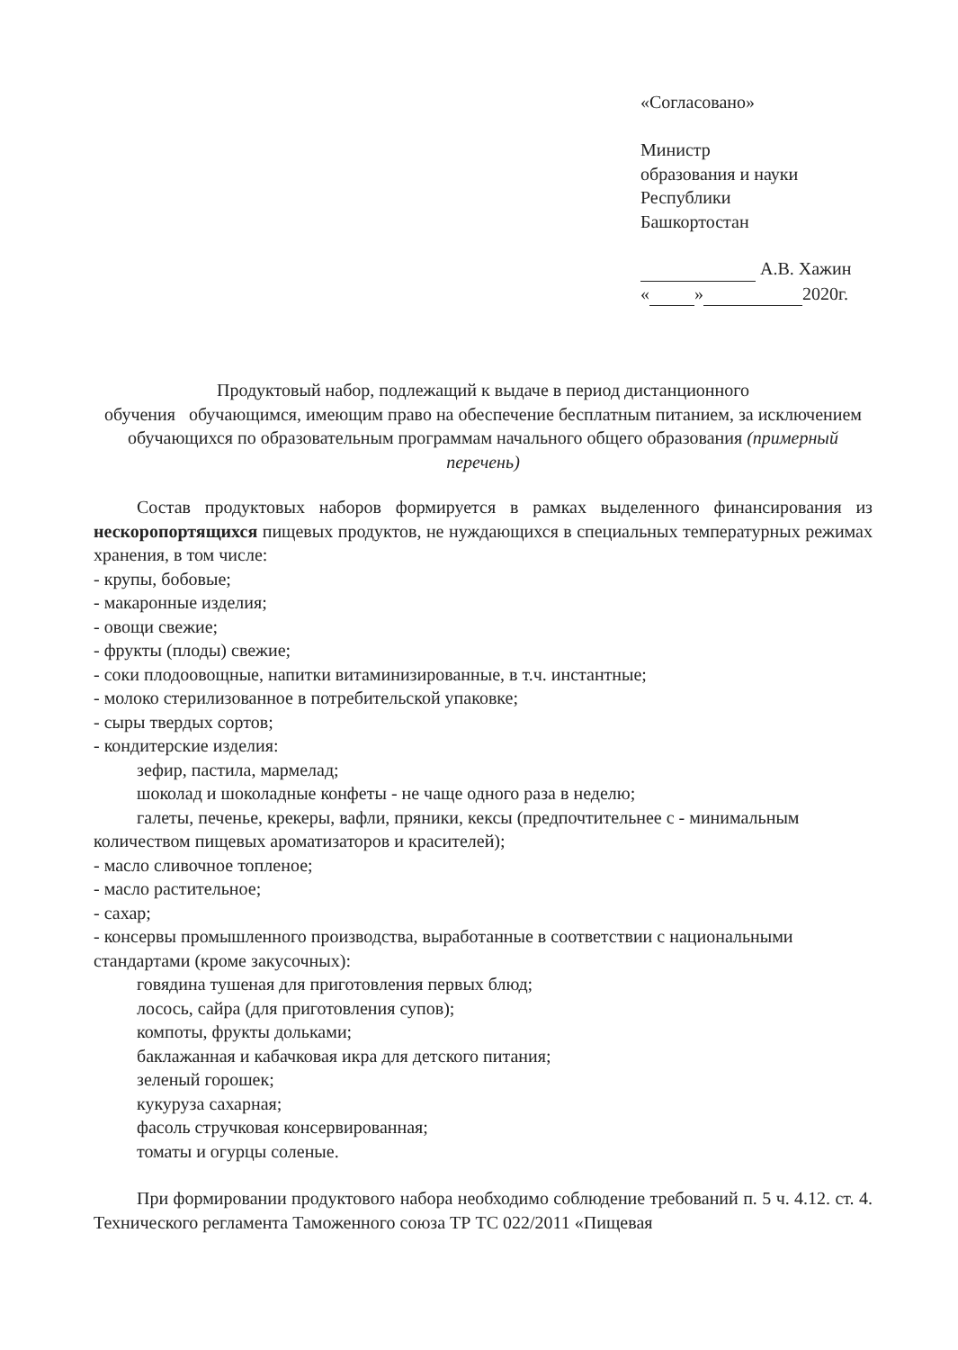«Согласовано»
Министр
образования и науки
Республики
Башкортостан
А.В. Хажин
« » 2020г.
Продуктовый набор, подлежащий к выдаче в период дистанционного
обучения обучающимся, имеющим право на обеспечение бесплатным питанием, за исключением обучающихся по образовательным программам начального общего образования (примерный перечень)
Состав продуктовых наборов формируется в рамках выделенного финансирования из нескоропортящихся пищевых продуктов, не нуждающихся в специальных температурных режимах хранения, в том числе:
- крупы, бобовые;
- макаронные изделия;
- овощи свежие;
- фрукты (плоды) свежие;
- соки плодоовощные, напитки витаминизированные, в т.ч. инстантные;
- молоко стерилизованное в потребительской упаковке;
- сыры твердых сортов;
- кондитерские изделия:
зефир, пастила, мармелад;
шоколад и шоколадные конфеты - не чаще одного раза в неделю;
галеты, печенье, крекеры, вафли, пряники, кексы (предпочтительнее с - минимальным количеством пищевых ароматизаторов и красителей);
- масло сливочное топленое;
- масло растительное;
- сахар;
- консервы промышленного производства, выработанные в соответствии с национальными стандартами (кроме закусочных):
говядина тушеная для приготовления первых блюд;
лосось, сайра (для приготовления супов);
компоты, фрукты дольками;
баклажанная и кабачковая икра для детского питания;
зеленый горошек;
кукуруза сахарная;
фасоль стручковая консервированная;
томаты и огурцы соленые.
При формировании продуктового набора необходимо соблюдение требований п. 5 ч. 4.12. ст. 4. Технического регламента Таможенного союза ТР ТС 022/2011 «Пищевая